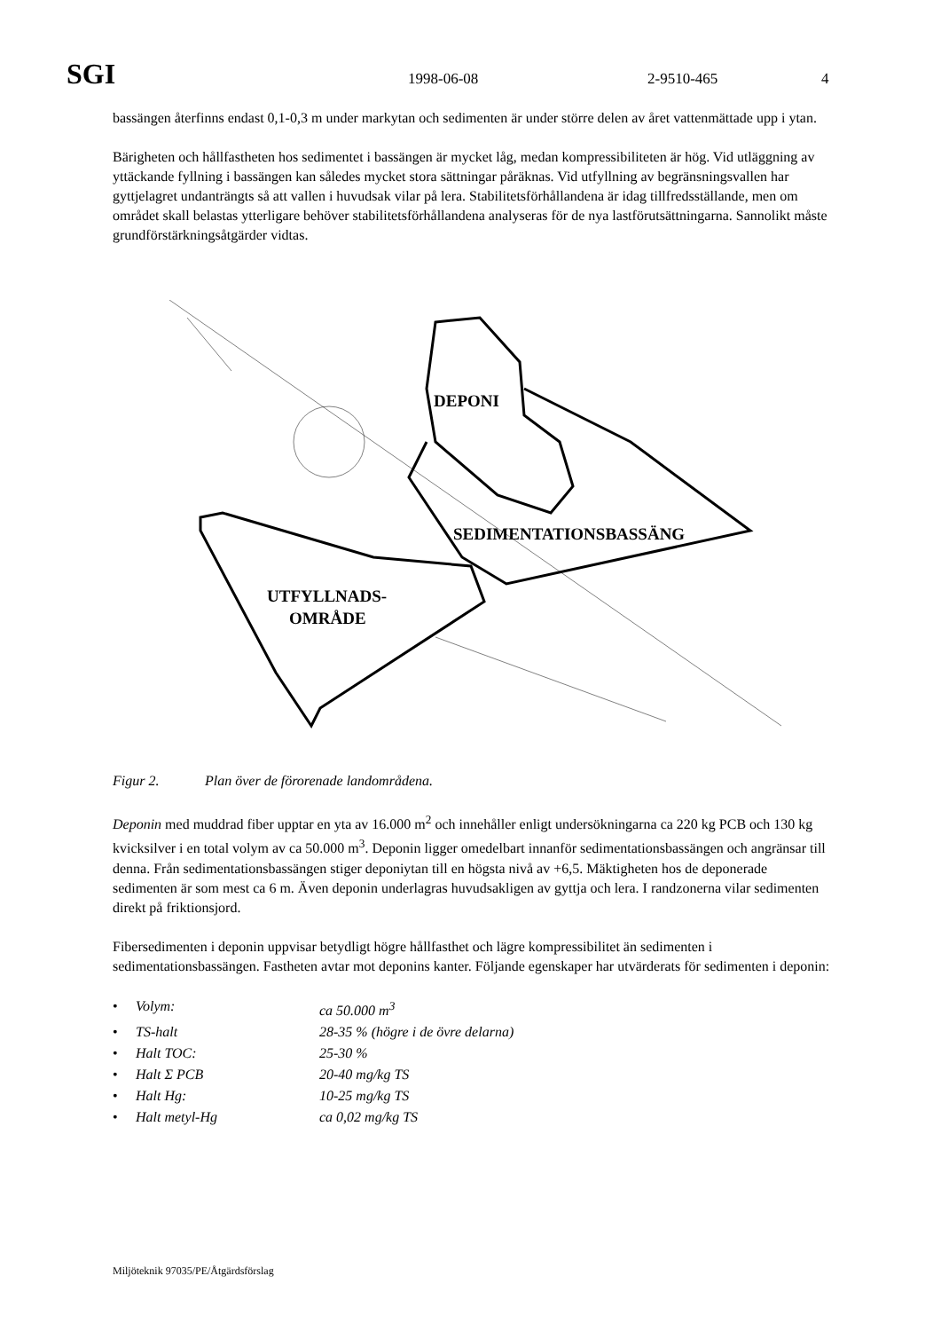SGI
1998-06-08 2-9510-465 4
bassängen återfinns endast 0,1-0,3 m under markytan och sedimenten är under större delen av året vattenmättade upp i ytan.
Bärigheten och hållfastheten hos sedimentet i bassängen är mycket låg, medan kompressibiliteten är hög. Vid utläggning av yttäckande fyllning i bassängen kan således mycket stora sättningar påräknas. Vid utfyllning av begränsningsvallen har gyttjelagret undanträngts så att vallen i huvudsak vilar på lera. Stabilitetsförhållandena är idag tillfredsställande, men om området skall belastas ytterligare behöver stabilitetsförhållandena analyseras för de nya lastförutsättningarna. Sannolikt måste grundförstärkningsåtgärder vidtas.
DEPONI
SEDIMENTATIONSBASSÄNG
UTFYLLNADS-
OMRÅDE
Figur 2. Plan över de förorenade landområdena.
Deponin med muddrad fiber upptar en yta av 16.000 m<sup>2</sup> och innehåller enligt undersökningarna ca 220 kg PCB och 130 kg kvicksilver i en total volym av ca 50.000 m<sup>3</sup>. Deponin ligger omedelbart innanför sedimentationsbassängen och angränsar till denna. Från sedimentationsbassängen stiger deponiytan till en högsta nivå av +6,5. Mäktigheten hos de deponerade sedimenten är som mest ca 6 m. Även deponin underlagras huvudsakligen av gyttja och lera. I randzonerna vilar sedimenten direkt på friktionsjord.
Fibersedimenten i deponin uppvisar betydligt högre hållfasthet och lägre kompressibilitet än sedimenten i sedimentationsbassängen. Fastheten avtar mot deponins kanter. Följande egenskaper har utvärderats för sedimenten i deponin:
• Volym: ca 50.000 m<sup>3</sup>
• TS-halt 28-35 % (högre i de övre delarna)
• Halt TOC: 25-30 %
• Halt Σ PCB 20-40 mg/kg TS
• Halt Hg: 10-25 mg/kg TS
• Halt metyl-Hg ca 0,02 mg/kg TS
Miljöteknik 97035/PE/Åtgärdsförslag